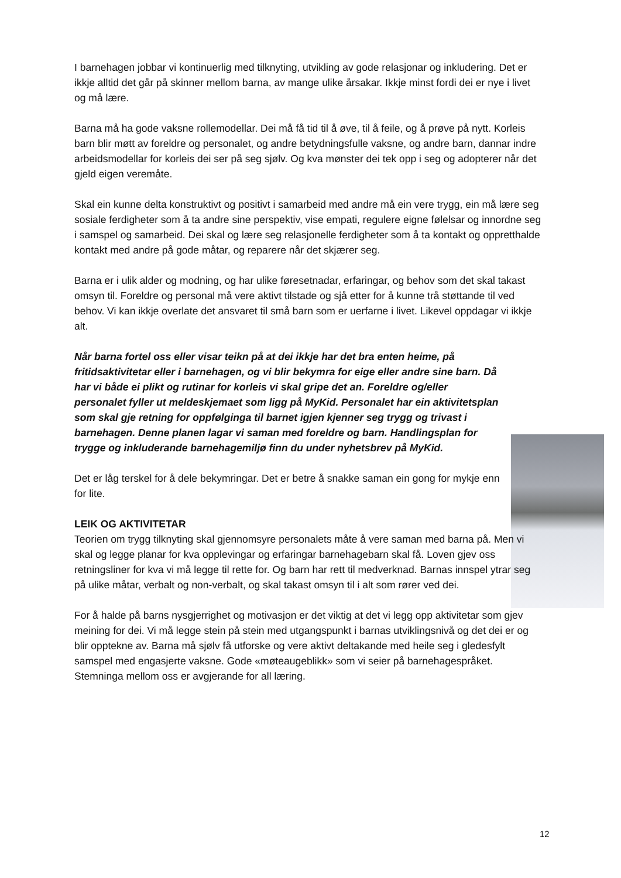I barnehagen jobbar vi kontinuerlig med tilknyting, utvikling av gode relasjonar og inkludering. Det er ikkje alltid det går på skinner mellom barna, av mange ulike årsakar. Ikkje minst fordi dei er nye i livet og må lære.
Barna må ha gode vaksne rollemodellar. Dei må få tid til å øve, til å feile, og å prøve på nytt. Korleis barn blir møtt av foreldre og personalet, og andre betydningsfulle vaksne, og andre barn, dannar indre arbeidsmodellar for korleis dei ser på seg sjølv. Og kva mønster dei tek opp i seg og adopterer når det gjeld eigen veremåte.
Skal ein kunne delta konstruktivt og positivt i samarbeid med andre må ein vere trygg, ein må lære seg sosiale ferdigheter som å ta andre sine perspektiv, vise empati, regulere eigne følelsar og innordne seg i samspel og samarbeid. Dei skal og lære seg relasjonelle ferdigheter som å ta kontakt og oppretthalde kontakt med andre på gode måtar, og reparere når det skjærer seg.
Barna er i ulik alder og modning, og har ulike føresetnadar, erfaringar, og behov som det skal takast omsyn til. Foreldre og personal må vere aktivt tilstade og sjå etter for å kunne trå støttande til ved behov. Vi kan ikkje overlate det ansvaret til små barn som er uerfarne i livet. Likevel oppdagar vi ikkje alt.
Når barna fortel oss eller visar teikn på at dei ikkje har det bra enten heime, på fritidsaktivitetar eller i barnehagen, og vi blir bekymra for eige eller andre sine barn. Då har vi både ei plikt og rutinar for korleis vi skal gripe det an. Foreldre og/eller personalet fyller ut meldeskjemaet som ligg på MyKid. Personalet har ein aktivitetsplan som skal gje retning for oppfølginga til barnet igjen kjenner seg trygg og trivast i barnehagen. Denne planen lagar vi saman med foreldre og barn. Handlingsplan for trygge og inkluderande barnehagemiljø finn du under nyhetsbrev på MyKid.
Det er låg terskel for å dele bekymringar. Det er betre å snakke saman ein gong for mykje enn for lite.
LEIK OG AKTIVITETAR
Teorien om trygg tilknyting skal gjennomsyre personalets måte å vere saman med barna på. Men vi skal og legge planar for kva opplevingar og erfaringar barnehagebarn skal få. Loven gjev oss retningsliner for kva vi må legge til rette for. Og barn har rett til medverknad. Barnas innspel ytrar seg på ulike måtar, verbalt og non-verbalt, og skal takast omsyn til i alt som rører ved dei.
For å halde på barns nysgjerrighet og motivasjon er det viktig at det vi legg opp aktivitetar som gjev meining for dei. Vi må legge stein på stein med utgangspunkt i barnas utviklingsnivå og det dei er og blir opptekne av. Barna må sjølv få utforske og vere aktivt deltakande med heile seg i gledesfylt samspel med engasjerte vaksne. Gode «møteaugeblikk» som vi seier på barnehagespråket. Stemninga mellom oss er avgjerande for all læring.
12